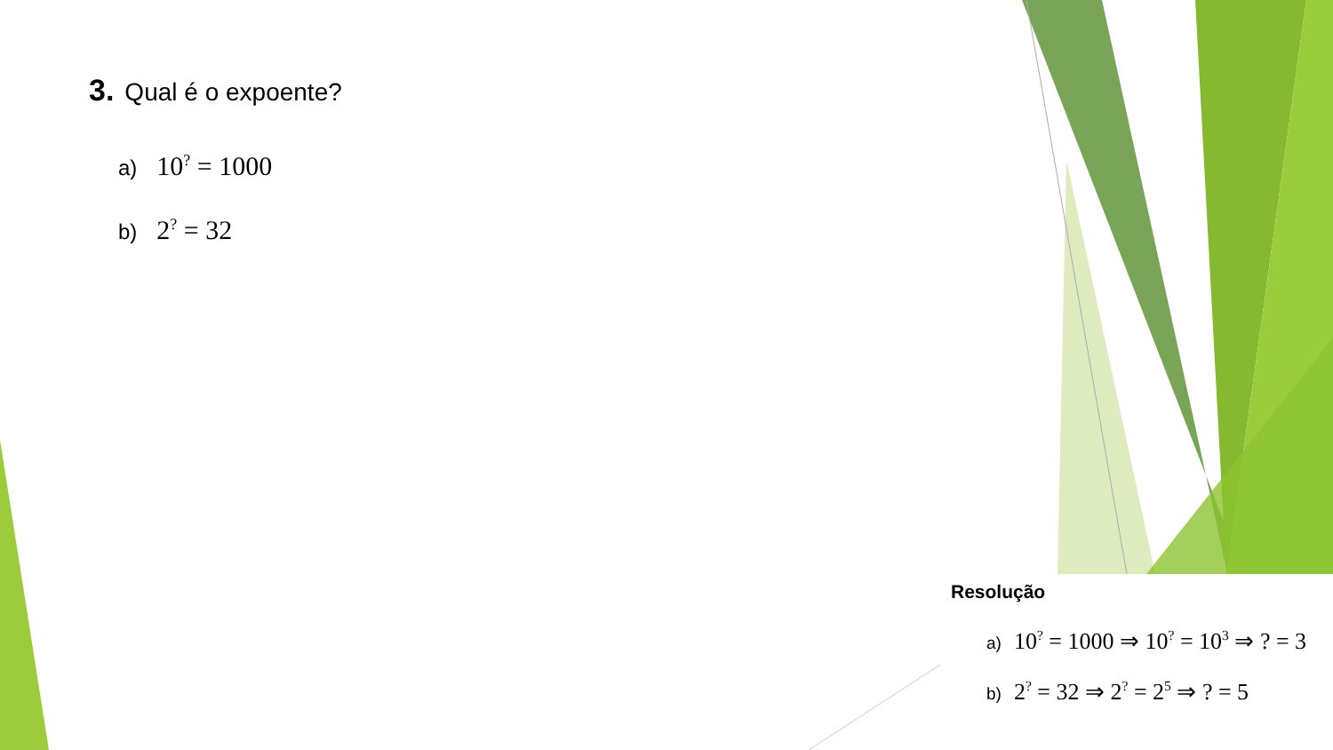3. Qual é o expoente?
a) 10<sup>?</sup> = 1000
b) 2<sup>?</sup> = 32
Resolução
a) 10<sup>?</sup> = 1000 ⇒ 10<sup>?</sup> = 10<sup>3</sup> ⇒ ? = 3
b) 2<sup>?</sup> = 32 ⇒ 2<sup>?</sup> = 2<sup>5</sup> ⇒ ? = 5